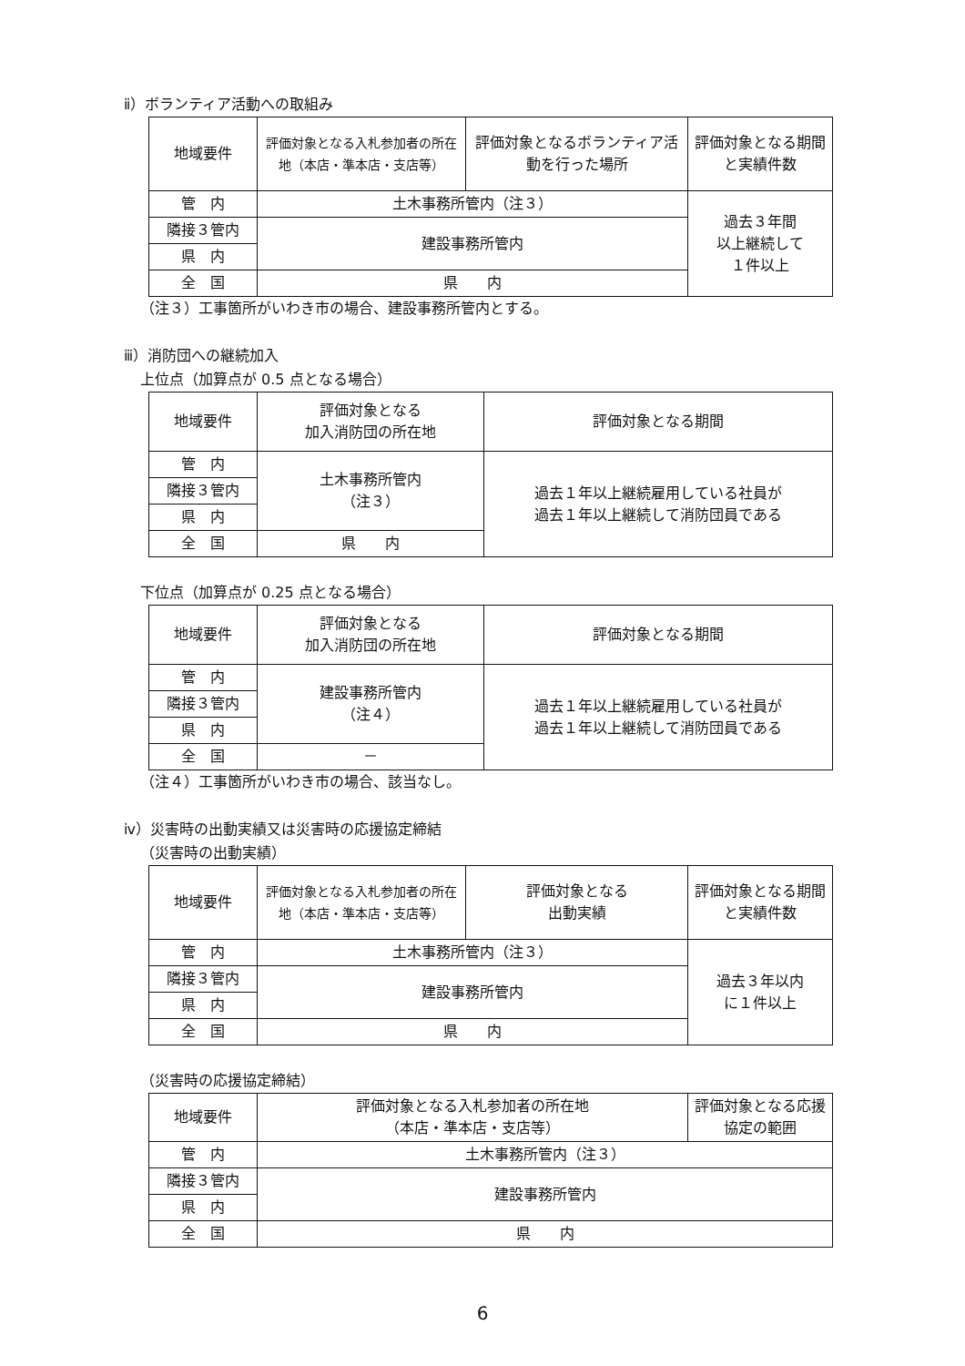ⅱ）ボランティア活動への取組み
| 地域要件 | 評価対象となる入札参加者の所在地（本店・準本店・支店等） | 評価対象となるボランティア活動を行った場所 | 評価対象となる期間と実績件数 |
| --- | --- | --- | --- |
| 管 内 | 土木事務所管内（注３） | | 過去３年間 以上継続して １件以上 |
| 隣接３管内 | 建設事務所管内 | | |
| 県 内 | | | |
| 全 国 | 県 内 | | |
（注３）工事箇所がいわき市の場合、建設事務所管内とする。
ⅲ）消防団への継続加入
上位点（加算点が 0.5 点となる場合）
| 地域要件 | 評価対象となる 加入消防団の所在地 | 評価対象となる期間 |
| --- | --- | --- |
| 管 内 | 土木事務所管内 （注３） | 過去１年以上継続雇用している社員が 過去１年以上継続して消防団員である |
| 隣接３管内 | | |
| 県 内 | | |
| 全 国 | 県 内 | |
下位点（加算点が 0.25 点となる場合）
| 地域要件 | 評価対象となる 加入消防団の所在地 | 評価対象となる期間 |
| --- | --- | --- |
| 管 内 | 建設事務所管内 （注４） | 過去１年以上継続雇用している社員が 過去１年以上継続して消防団員である |
| 隣接３管内 | | |
| 県 内 | | |
| 全 国 | － | |
（注４）工事箇所がいわき市の場合、該当なし。
ⅳ）災害時の出動実績又は災害時の応援協定締結
（災害時の出動実績）
| 地域要件 | 評価対象となる入札参加者の所在地（本店・準本店・支店等） | 評価対象となる 出動実績 | 評価対象となる期間と実績件数 |
| --- | --- | --- | --- |
| 管 内 | 土木事務所管内（注３） | | 過去３年以内 に１件以上 |
| 隣接３管内 | 建設事務所管内 | | |
| 県 内 | | | |
| 全 国 | 県 内 | | |
（災害時の応援協定締結）
| 地域要件 | 評価対象となる入札参加者の所在地 （本店・準本店・支店等） | 評価対象となる応援協定の範囲 |
| --- | --- | --- |
| 管 内 | 土木事務所管内（注３） | |
| 隣接３管内 | 建設事務所管内 | |
| 県 内 | | |
| 全 国 | 県 内 | |
6